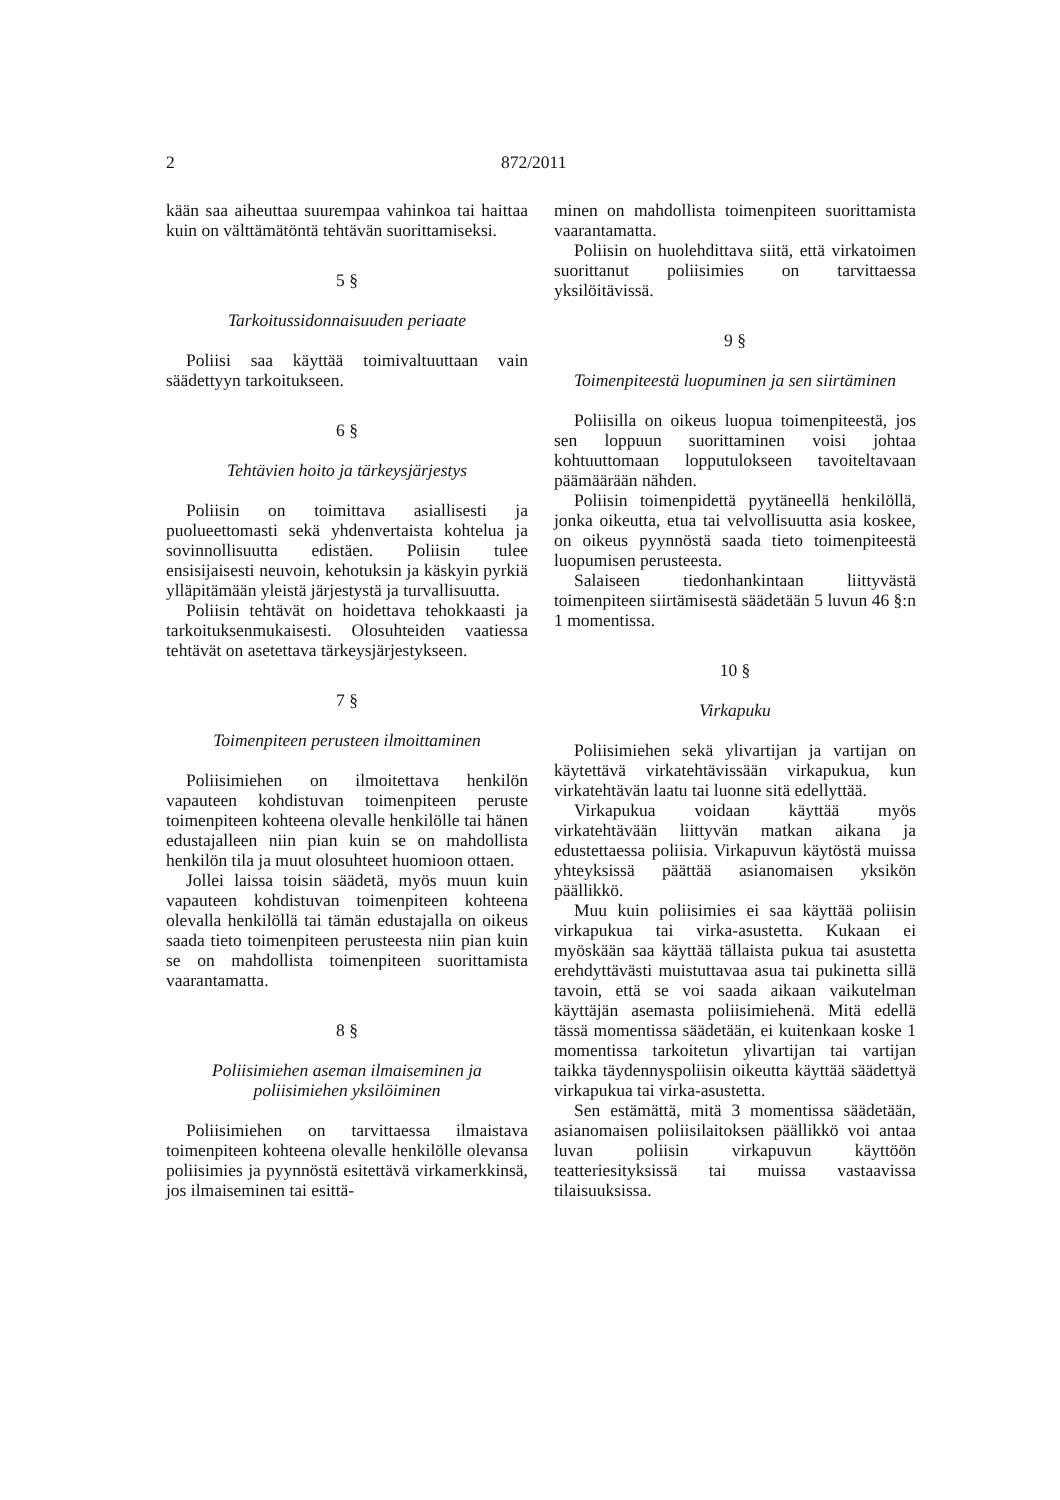2 872/2011
kään saa aiheuttaa suurempaa vahinkoa tai haittaa kuin on välttämätöntä tehtävän suorittamiseksi.
5 §
Tarkoitussidonnaisuuden periaate
Poliisi saa käyttää toimivaltuuttaan vain säädettyyn tarkoitukseen.
6 §
Tehtävien hoito ja tärkeysjärjestys
Poliisin on toimittava asiallisesti ja puolueettomasti sekä yhdenvertaista kohtelua ja sovinnollisuutta edistäen. Poliisin tulee ensisijaisesti neuvoin, kehotuksin ja käskyin pyrkiä ylläpitämään yleistä järjestystä ja turvallisuutta.
Poliisin tehtävät on hoidettava tehokkaasti ja tarkoituksenmukaisesti. Olosuhteiden vaatiessa tehtävät on asetettava tärkeysjärjestykseen.
7 §
Toimenpiteen perusteen ilmoittaminen
Poliisimiehen on ilmoitettava henkilön vapauteen kohdistuvan toimenpiteen peruste toimenpiteen kohteena olevalle henkilölle tai hänen edustajalleen niin pian kuin se on mahdollista henkilön tila ja muut olosuhteet huomioon ottaen.
Jollei laissa toisin säädetä, myös muun kuin vapauteen kohdistuvan toimenpiteen kohteena olevalla henkilöllä tai tämän edustajalla on oikeus saada tieto toimenpiteen perusteesta niin pian kuin se on mahdollista toimenpiteen suorittamista vaarantamatta.
8 §
Poliisimiehen aseman ilmaiseminen ja poliisimiehen yksilöiminen
Poliisimiehen on tarvittaessa ilmaistava toimenpiteen kohteena olevalle henkilölle olevansa poliisimies ja pyynnöstä esitettävä virkamerkkinsä, jos ilmaiseminen tai esittä-
minen on mahdollista toimenpiteen suorittamista vaarantamatta.
Poliisin on huolehdittava siitä, että virkatoimen suorittanut poliisimies on tarvittaessa yksilöitävissä.
9 §
Toimenpiteestä luopuminen ja sen siirtäminen
Poliisilla on oikeus luopua toimenpiteestä, jos sen loppuun suorittaminen voisi johtaa kohtuuttomaan lopputulokseen tavoiteltavaan päämäärään nähden.
Poliisin toimenpidettä pyytäneellä henkilöllä, jonka oikeutta, etua tai velvollisuutta asia koskee, on oikeus pyynnöstä saada tieto toimenpiteestä luopumisen perusteesta.
Salaiseen tiedonhankintaan liittyvästä toimenpiteen siirtämisestä säädetään 5 luvun 46 §:n 1 momentissa.
10 §
Virkapuku
Poliisimiehen sekä ylivartijan ja vartijan on käytettävä virkatehtävissään virkapukua, kun virkatehtävän laatu tai luonne sitä edellyttää.
Virkapukua voidaan käyttää myös virkatehtävään liittyvän matkan aikana ja edustettaessa poliisia. Virkapuvun käytöstä muissa yhteyksissä päättää asianomaisen yksikön päällikkö.
Muu kuin poliisimies ei saa käyttää poliisin virkapukua tai virka-asustetta. Kukaan ei myöskään saa käyttää tällaista pukua tai asustetta erehdyttävästi muistuttavaa asua tai pukinetta sillä tavoin, että se voi saada aikaan vaikutelman käyttäjän asemasta poliisimiehenä. Mitä edellä tässä momentissa säädetään, ei kuitenkaan koske 1 momentissa tarkoitetun ylivartijan tai vartijan taikka täydennyspoliisin oikeutta käyttää säädettyä virkapukua tai virka-asustetta.
Sen estämättä, mitä 3 momentissa säädetään, asianomaisen poliisilaitoksen päällikkö voi antaa luvan poliisin virkapuvun käyttöön teatteriesityksissä tai muissa vastaavissa tilaisuuksissa.